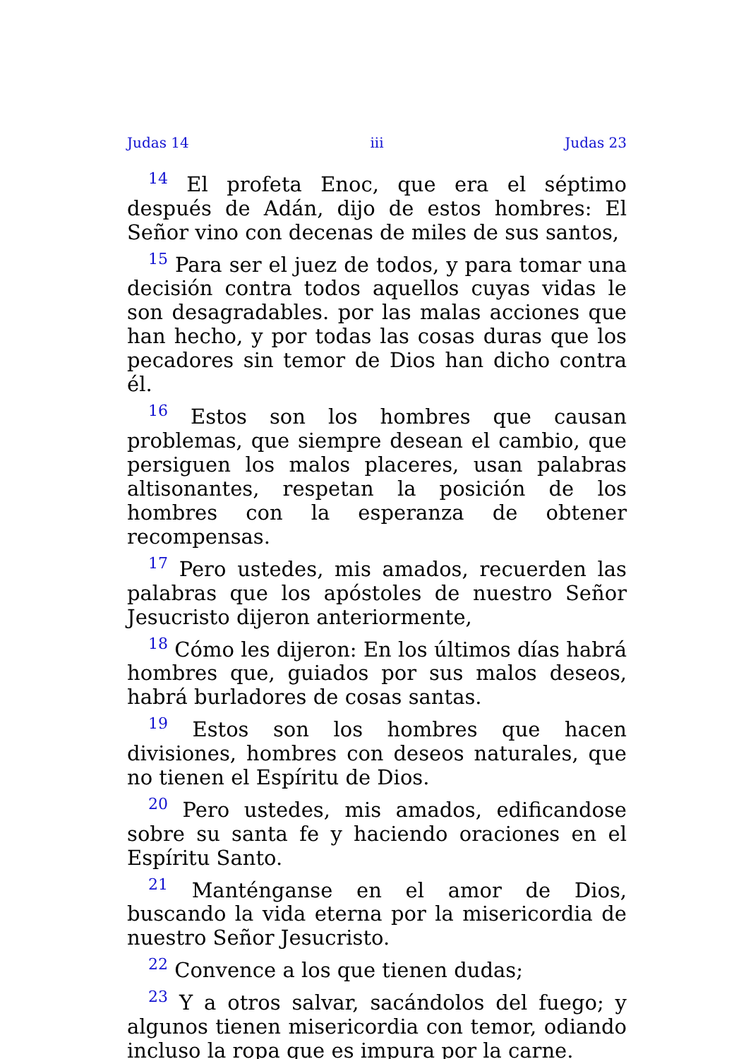Judas 14 iii Judas 23
<sup>14</sup> El profeta Enoc, que era el séptimo después de Adán, dijo de estos hombres: El Señor vino con decenas de miles de sus santos,
<sup>15</sup> Para ser el juez de todos, y para tomar una decisión contra todos aquellos cuyas vidas le son desagradables. por las malas acciones que han hecho, y por todas las cosas duras que los pecadores sin temor de Dios han dicho contra él.
<sup>16</sup> Estos son los hombres que causan problemas, que siempre desean el cambio, que persiguen los malos placeres, usan palabras altisonantes, respetan la posición de los hombres con la esperanza de obtener recompensas.
<sup>17</sup> Pero ustedes, mis amados, recuerden las palabras que los apóstoles de nuestro Señor Jesucristo dijeron anteriormente,
<sup>18</sup> Cómo les dijeron: En los últimos días habrá hombres que, guiados por sus malos deseos, habrá burladores de cosas santas.
<sup>19</sup> Estos son los hombres que hacen divisiones, hombres con deseos naturales, que no tienen el Espíritu de Dios.
<sup>20</sup> Pero ustedes, mis amados, edificandose sobre su santa fe y haciendo oraciones en el Espíritu Santo.
<sup>21</sup> Manténganse en el amor de Dios, buscando la vida eterna por la misericordia de nuestro Señor Jesucristo.
<sup>22</sup> Convence a los que tienen dudas;
<sup>23</sup> Y a otros salvar, sacándolos del fuego; y algunos tienen misericordia con temor, odiando incluso la ropa que es impura por la carne.